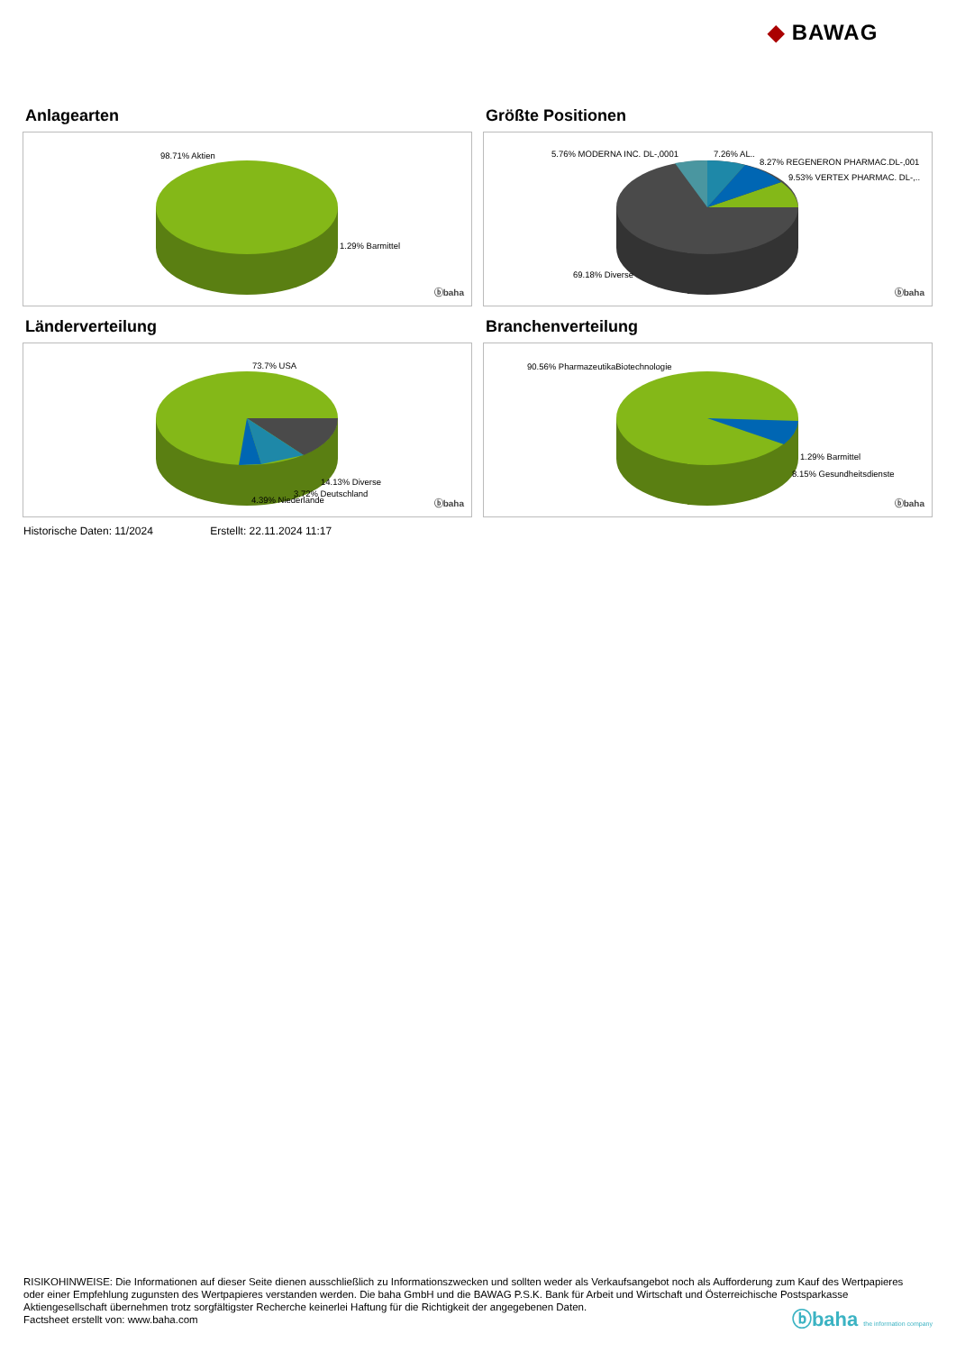◆ BAWAG
Anlagearten
98.71% Aktien
1.29% Barmittel
ⓑbaha
Größte Positionen
5.76% MODERNA INC. DL-,0001 7.26% AL..
8.27% REGENERON PHARMAC.DL-,001
9.53% VERTEX PHARMAC. DL-,..
69.18% Diverse
ⓑbaha
Länderverteilung
73.7% USA
14.13% Diverse
3.72% Deutschland
4.39% Niederlande ⓑbaha
Branchenverteilung
90.56% PharmazeutikaBiotechnologie
1.29% Barmittel
8.15% Gesundheitsdienste
ⓑbaha
Historische Daten: 11/2024 Erstellt: 22.11.2024 11:17
RISIKOHINWEISE: Die Informationen auf dieser Seite dienen ausschließlich zu Informationszwecken und sollten weder als Verkaufsangebot noch als Aufforderung zum Kauf des Wertpapieres oder einer Empfehlung zugunsten des Wertpapieres verstanden werden. Die baha GmbH und die BAWAG P.S.K. Bank für Arbeit und Wirtschaft und Österreichische Postsparkasse Aktiengesellschaft übernehmen trotz sorgfältigster Recherche keinerlei Haftung für die Richtigkeit der angegebenen Daten.
Factsheet erstellt von: www.baha.com
ⓑbaha the information company